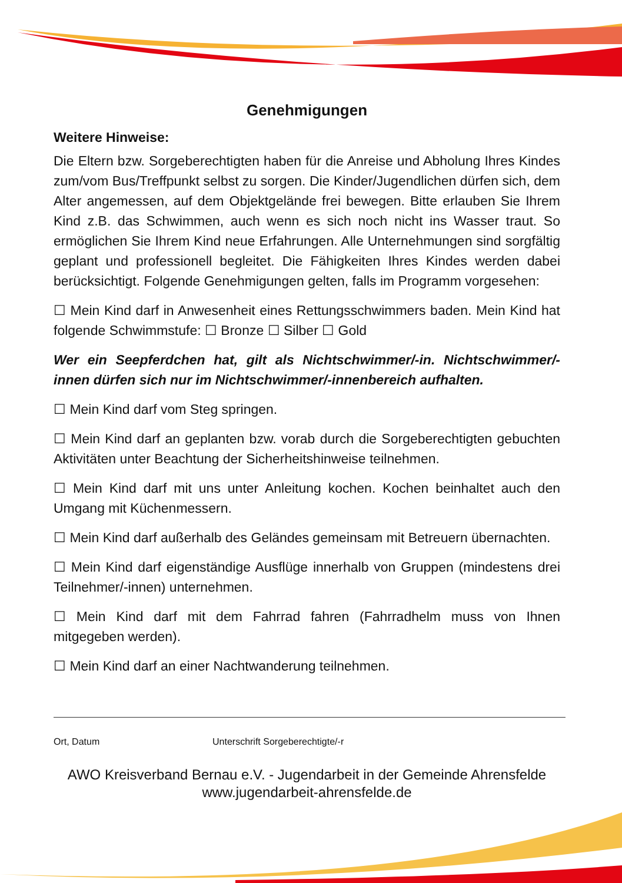Genehmigungen
Weitere Hinweise:
Die Eltern bzw. Sorgeberechtigten haben für die Anreise und Abholung Ihres Kindes zum/vom Bus/Treffpunkt selbst zu sorgen. Die Kinder/Jugendlichen dürfen sich, dem Alter angemessen, auf dem Objektgelände frei bewegen. Bitte erlauben Sie Ihrem Kind z.B. das Schwimmen, auch wenn es sich noch nicht ins Wasser traut. So ermöglichen Sie Ihrem Kind neue Erfahrungen. Alle Unternehmungen sind sorgfältig geplant und professionell begleitet. Die Fähigkeiten Ihres Kindes werden dabei berücksichtigt. Folgende Genehmigungen gelten, falls im Programm vorgesehen:
☐ Mein Kind darf in Anwesenheit eines Rettungsschwimmers baden. Mein Kind hat folgende Schwimmstufe: ☐ Bronze ☐ Silber ☐ Gold
Wer ein Seepferdchen hat, gilt als Nichtschwimmer/-in. Nichtschwimmer/-innen dürfen sich nur im Nichtschwimmer/-innenbereich aufhalten.
☐ Mein Kind darf vom Steg springen.
☐ Mein Kind darf an geplanten bzw. vorab durch die Sorgeberechtigten gebuchten Aktivitäten unter Beachtung der Sicherheitshinweise teilnehmen.
☐ Mein Kind darf mit uns unter Anleitung kochen. Kochen beinhaltet auch den Umgang mit Küchenmessern.
☐ Mein Kind darf außerhalb des Geländes gemeinsam mit Betreuern übernachten.
☐ Mein Kind darf eigenständige Ausflüge innerhalb von Gruppen (mindestens drei Teilnehmer/-innen) unternehmen.
☐ Mein Kind darf mit dem Fahrrad fahren (Fahrradhelm muss von Ihnen mitgegeben werden).
☐ Mein Kind darf an einer Nachtwanderung teilnehmen.
Ort, Datum Unterschrift Sorgeberechtigte/-r
AWO Kreisverband Bernau e.V. - Jugendarbeit in der Gemeinde Ahrensfelde
www.jugendarbeit-ahrensfelde.de